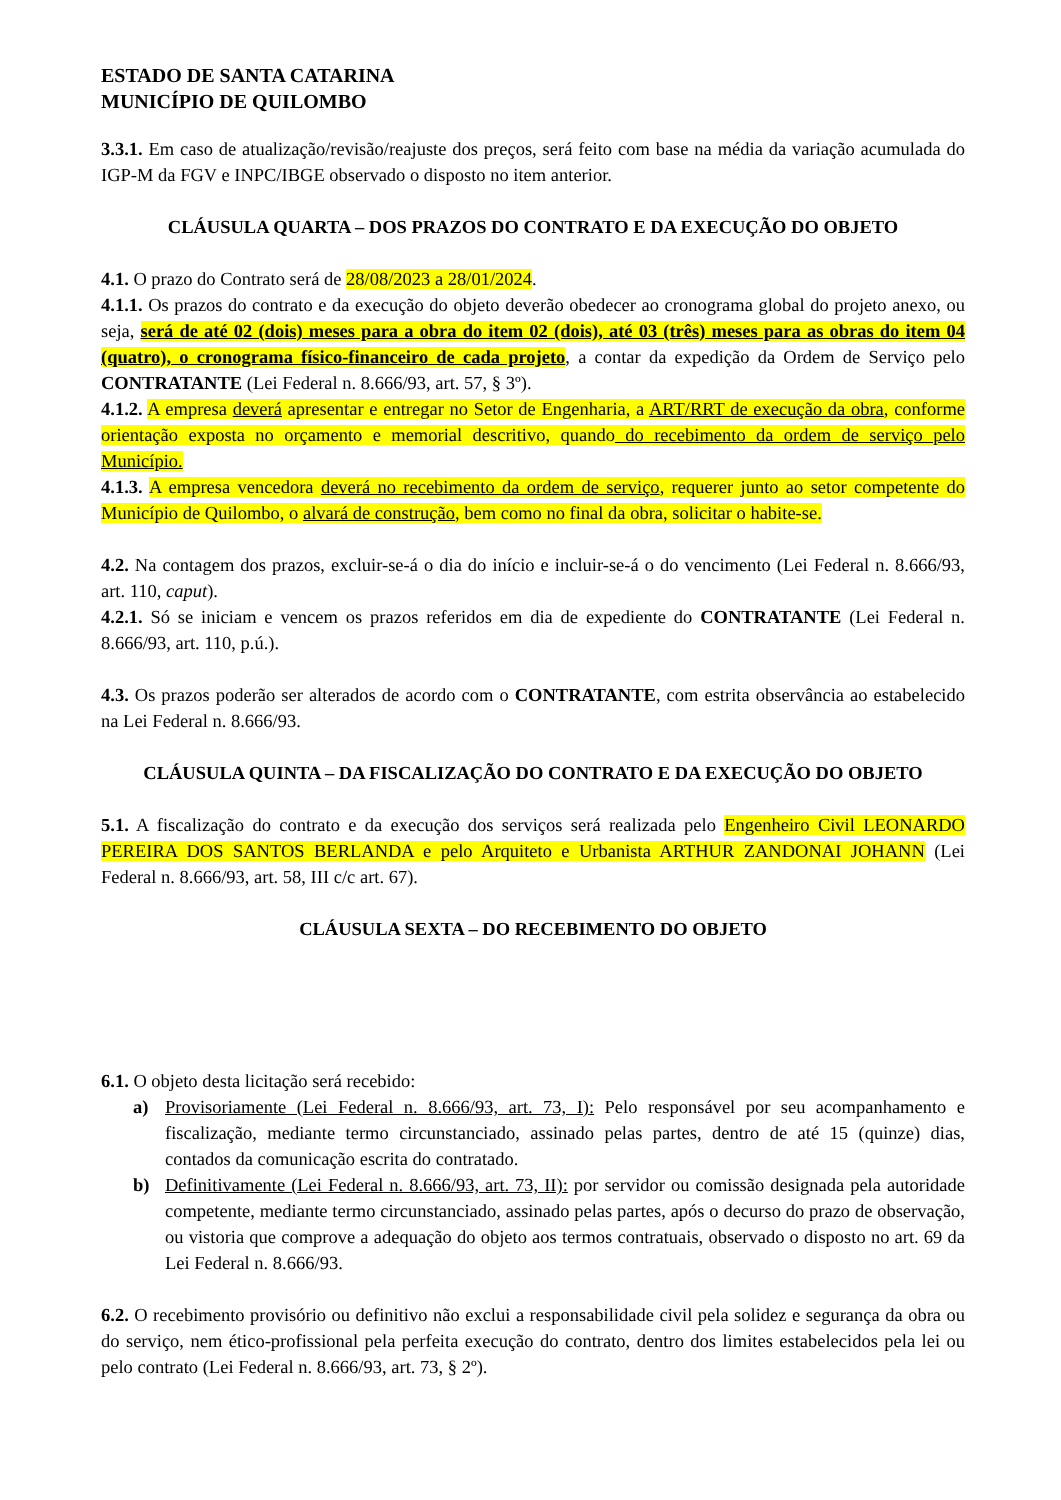ESTADO DE SANTA CATARINA
MUNICÍPIO DE QUILOMBO
3.3.1. Em caso de atualização/revisão/reajuste dos preços, será feito com base na média da variação acumulada do IGP-M da FGV e INPC/IBGE observado o disposto no item anterior.
CLÁUSULA QUARTA – DOS PRAZOS DO CONTRATO E DA EXECUÇÃO DO OBJETO
4.1. O prazo do Contrato será de 28/08/2023 a 28/01/2024.
4.1.1. Os prazos do contrato e da execução do objeto deverão obedecer ao cronograma global do projeto anexo, ou seja, será de até 02 (dois) meses para a obra do item 02 (dois), até 03 (três) meses para as obras do item 04 (quatro), o cronograma físico-financeiro de cada projeto, a contar da expedição da Ordem de Serviço pelo CONTRATANTE (Lei Federal n. 8.666/93, art. 57, § 3º).
4.1.2. A empresa deverá apresentar e entregar no Setor de Engenharia, a ART/RRT de execução da obra, conforme orientação exposta no orçamento e memorial descritivo, quando do recebimento da ordem de serviço pelo Município.
4.1.3. A empresa vencedora deverá no recebimento da ordem de serviço, requerer junto ao setor competente do Município de Quilombo, o alvará de construção, bem como no final da obra, solicitar o habite-se.
4.2. Na contagem dos prazos, excluir-se-á o dia do início e incluir-se-á o do vencimento (Lei Federal n. 8.666/93, art. 110, caput).
4.2.1. Só se iniciam e vencem os prazos referidos em dia de expediente do CONTRATANTE (Lei Federal n. 8.666/93, art. 110, p.ú.).
4.3. Os prazos poderão ser alterados de acordo com o CONTRATANTE, com estrita observância ao estabelecido na Lei Federal n. 8.666/93.
CLÁUSULA QUINTA – DA FISCALIZAÇÃO DO CONTRATO E DA EXECUÇÃO DO OBJETO
5.1. A fiscalização do contrato e da execução dos serviços será realizada pelo Engenheiro Civil LEONARDO PEREIRA DOS SANTOS BERLANDA e pelo Arquiteto e Urbanista ARTHUR ZANDONAI JOHANN (Lei Federal n. 8.666/93, art. 58, III c/c art. 67).
CLÁUSULA SEXTA – DO RECEBIMENTO DO OBJETO
6.1. O objeto desta licitação será recebido:
a) Provisoriamente (Lei Federal n. 8.666/93, art. 73, I): Pelo responsável por seu acompanhamento e fiscalização, mediante termo circunstanciado, assinado pelas partes, dentro de até 15 (quinze) dias, contados da comunicação escrita do contratado.
b) Definitivamente (Lei Federal n. 8.666/93, art. 73, II): por servidor ou comissão designada pela autoridade competente, mediante termo circunstanciado, assinado pelas partes, após o decurso do prazo de observação, ou vistoria que comprove a adequação do objeto aos termos contratuais, observado o disposto no art. 69 da Lei Federal n. 8.666/93.
6.2. O recebimento provisório ou definitivo não exclui a responsabilidade civil pela solidez e segurança da obra ou do serviço, nem ético-profissional pela perfeita execução do contrato, dentro dos limites estabelecidos pela lei ou pelo contrato (Lei Federal n. 8.666/93, art. 73, § 2º).